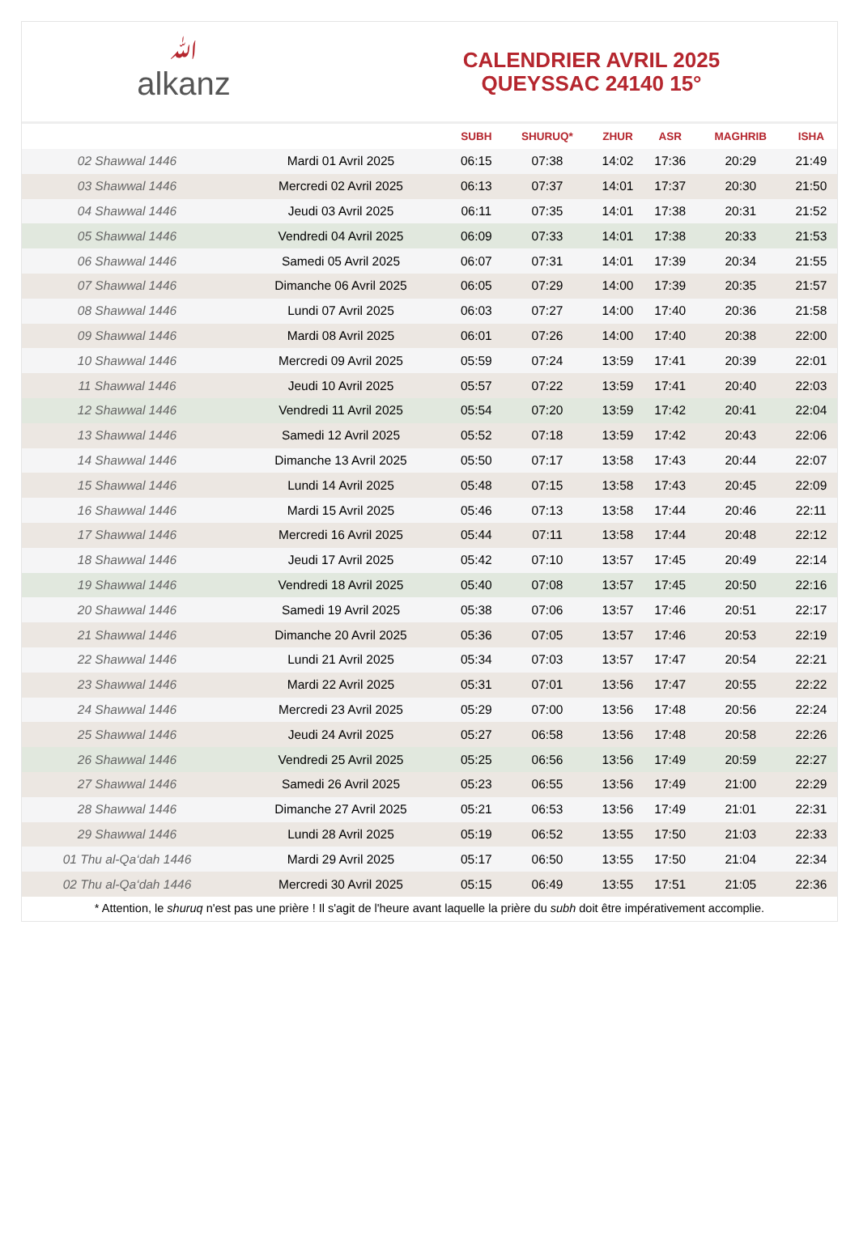ﷲalkanz
CALENDRIER AVRIL 2025
QUEYSSAC 24140 15°
| | | SUBH | SHURUQ* | ZHUR | ASR | MAGHRIB | ISHA |
| --- | --- | --- | --- | --- | --- | --- | --- |
| 02 Shawwal 1446 | Mardi 01 Avril 2025 | 06:15 | 07:38 | 14:02 | 17:36 | 20:29 | 21:49 |
| 03 Shawwal 1446 | Mercredi 02 Avril 2025 | 06:13 | 07:37 | 14:01 | 17:37 | 20:30 | 21:50 |
| 04 Shawwal 1446 | Jeudi 03 Avril 2025 | 06:11 | 07:35 | 14:01 | 17:38 | 20:31 | 21:52 |
| 05 Shawwal 1446 | Vendredi 04 Avril 2025 | 06:09 | 07:33 | 14:01 | 17:38 | 20:33 | 21:53 |
| 06 Shawwal 1446 | Samedi 05 Avril 2025 | 06:07 | 07:31 | 14:01 | 17:39 | 20:34 | 21:55 |
| 07 Shawwal 1446 | Dimanche 06 Avril 2025 | 06:05 | 07:29 | 14:00 | 17:39 | 20:35 | 21:57 |
| 08 Shawwal 1446 | Lundi 07 Avril 2025 | 06:03 | 07:27 | 14:00 | 17:40 | 20:36 | 21:58 |
| 09 Shawwal 1446 | Mardi 08 Avril 2025 | 06:01 | 07:26 | 14:00 | 17:40 | 20:38 | 22:00 |
| 10 Shawwal 1446 | Mercredi 09 Avril 2025 | 05:59 | 07:24 | 13:59 | 17:41 | 20:39 | 22:01 |
| 11 Shawwal 1446 | Jeudi 10 Avril 2025 | 05:57 | 07:22 | 13:59 | 17:41 | 20:40 | 22:03 |
| 12 Shawwal 1446 | Vendredi 11 Avril 2025 | 05:54 | 07:20 | 13:59 | 17:42 | 20:41 | 22:04 |
| 13 Shawwal 1446 | Samedi 12 Avril 2025 | 05:52 | 07:18 | 13:59 | 17:42 | 20:43 | 22:06 |
| 14 Shawwal 1446 | Dimanche 13 Avril 2025 | 05:50 | 07:17 | 13:58 | 17:43 | 20:44 | 22:07 |
| 15 Shawwal 1446 | Lundi 14 Avril 2025 | 05:48 | 07:15 | 13:58 | 17:43 | 20:45 | 22:09 |
| 16 Shawwal 1446 | Mardi 15 Avril 2025 | 05:46 | 07:13 | 13:58 | 17:44 | 20:46 | 22:11 |
| 17 Shawwal 1446 | Mercredi 16 Avril 2025 | 05:44 | 07:11 | 13:58 | 17:44 | 20:48 | 22:12 |
| 18 Shawwal 1446 | Jeudi 17 Avril 2025 | 05:42 | 07:10 | 13:57 | 17:45 | 20:49 | 22:14 |
| 19 Shawwal 1446 | Vendredi 18 Avril 2025 | 05:40 | 07:08 | 13:57 | 17:45 | 20:50 | 22:16 |
| 20 Shawwal 1446 | Samedi 19 Avril 2025 | 05:38 | 07:06 | 13:57 | 17:46 | 20:51 | 22:17 |
| 21 Shawwal 1446 | Dimanche 20 Avril 2025 | 05:36 | 07:05 | 13:57 | 17:46 | 20:53 | 22:19 |
| 22 Shawwal 1446 | Lundi 21 Avril 2025 | 05:34 | 07:03 | 13:57 | 17:47 | 20:54 | 22:21 |
| 23 Shawwal 1446 | Mardi 22 Avril 2025 | 05:31 | 07:01 | 13:56 | 17:47 | 20:55 | 22:22 |
| 24 Shawwal 1446 | Mercredi 23 Avril 2025 | 05:29 | 07:00 | 13:56 | 17:48 | 20:56 | 22:24 |
| 25 Shawwal 1446 | Jeudi 24 Avril 2025 | 05:27 | 06:58 | 13:56 | 17:48 | 20:58 | 22:26 |
| 26 Shawwal 1446 | Vendredi 25 Avril 2025 | 05:25 | 06:56 | 13:56 | 17:49 | 20:59 | 22:27 |
| 27 Shawwal 1446 | Samedi 26 Avril 2025 | 05:23 | 06:55 | 13:56 | 17:49 | 21:00 | 22:29 |
| 28 Shawwal 1446 | Dimanche 27 Avril 2025 | 05:21 | 06:53 | 13:56 | 17:49 | 21:01 | 22:31 |
| 29 Shawwal 1446 | Lundi 28 Avril 2025 | 05:19 | 06:52 | 13:55 | 17:50 | 21:03 | 22:33 |
| 01 Thu al-Qa‘dah 1446 | Mardi 29 Avril 2025 | 05:17 | 06:50 | 13:55 | 17:50 | 21:04 | 22:34 |
| 02 Thu al-Qa‘dah 1446 | Mercredi 30 Avril 2025 | 05:15 | 06:49 | 13:55 | 17:51 | 21:05 | 22:36 |
* Attention, le shuruq n'est pas une prière ! Il s'agit de l'heure avant laquelle la prière du subh doit être impérativement accomplie.